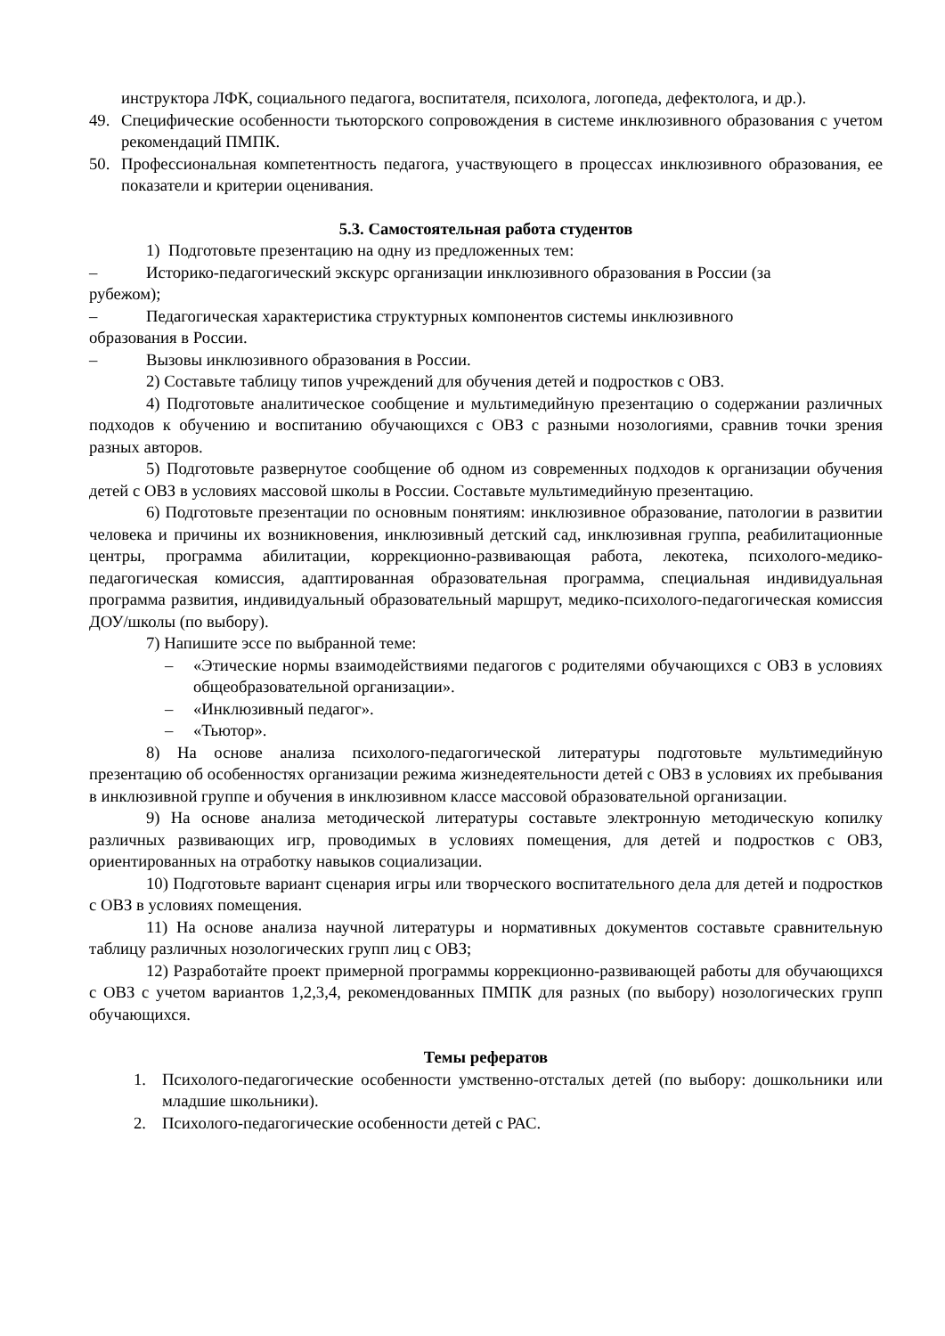инструктора ЛФК, социального педагога, воспитателя, психолога, логопеда, дефектолога, и др.).
49. Специфические особенности тьюторского сопровождения в системе инклюзивного образования с учетом рекомендаций ПМПК.
50. Профессиональная компетентность педагога, участвующего в процессах инклюзивного образования, ее показатели и критерии оценивания.
5.3. Самостоятельная работа студентов
1) Подготовьте презентацию на одну из предложенных тем:
– Историко-педагогический экскурс организации инклюзивного образования в России (за
рубежом);
– Педагогическая характеристика структурных компонентов системы инклюзивного
образования в России.
– Вызовы инклюзивного образования в России.
2) Составьте таблицу типов учреждений для обучения детей и подростков с ОВЗ.
4) Подготовьте аналитическое сообщение и мультимедийную презентацию о содержании различных подходов к обучению и воспитанию обучающихся с ОВЗ с разными нозологиями, сравнив точки зрения разных авторов.
5) Подготовьте развернутое сообщение об одном из современных подходов к организации обучения детей с ОВЗ в условиях массовой школы в России. Составьте мультимедийную презентацию.
6) Подготовьте презентации по основным понятиям: инклюзивное образование, патологии в развитии человека и причины их возникновения, инклюзивный детский сад, инклюзивная группа, реабилитационные центры, программа абилитации, коррекционно-развивающая работа, лекотека, психолого-медико-педагогическая комиссия, адаптированная образовательная программа, специальная индивидуальная программа развития, индивидуальный образовательный маршрут, медико-психолого-педагогическая комиссия ДОУ/школы (по выбору).
7) Напишите эссе по выбранной теме:
– «Этические нормы взаимодействиями педагогов с родителями обучающихся с ОВЗ в условиях общеобразовательной организации».
– «Инклюзивный педагог».
– «Тьютор».
8) На основе анализа психолого-педагогической литературы подготовьте мультимедийную презентацию об особенностях организации режима жизнедеятельности детей с ОВЗ в условиях их пребывания в инклюзивной группе и обучения в инклюзивном классе массовой образовательной организации.
9) На основе анализа методической литературы составьте электронную методическую копилку различных развивающих игр, проводимых в условиях помещения, для детей и подростков с ОВЗ, ориентированных на отработку навыков социализации.
10) Подготовьте вариант сценария игры или творческого воспитательного дела для детей и подростков с ОВЗ в условиях помещения.
11) На основе анализа научной литературы и нормативных документов составьте сравнительную таблицу различных нозологических групп лиц с ОВЗ;
12) Разработайте проект примерной программы коррекционно-развивающей работы для обучающихся с ОВЗ с учетом вариантов 1,2,3,4, рекомендованных ПМПК для разных (по выбору) нозологических групп обучающихся.
Темы рефератов
1. Психолого-педагогические особенности умственно-отсталых детей (по выбору: дошкольники или младшие школьники).
2. Психолого-педагогические особенности детей с РАС.